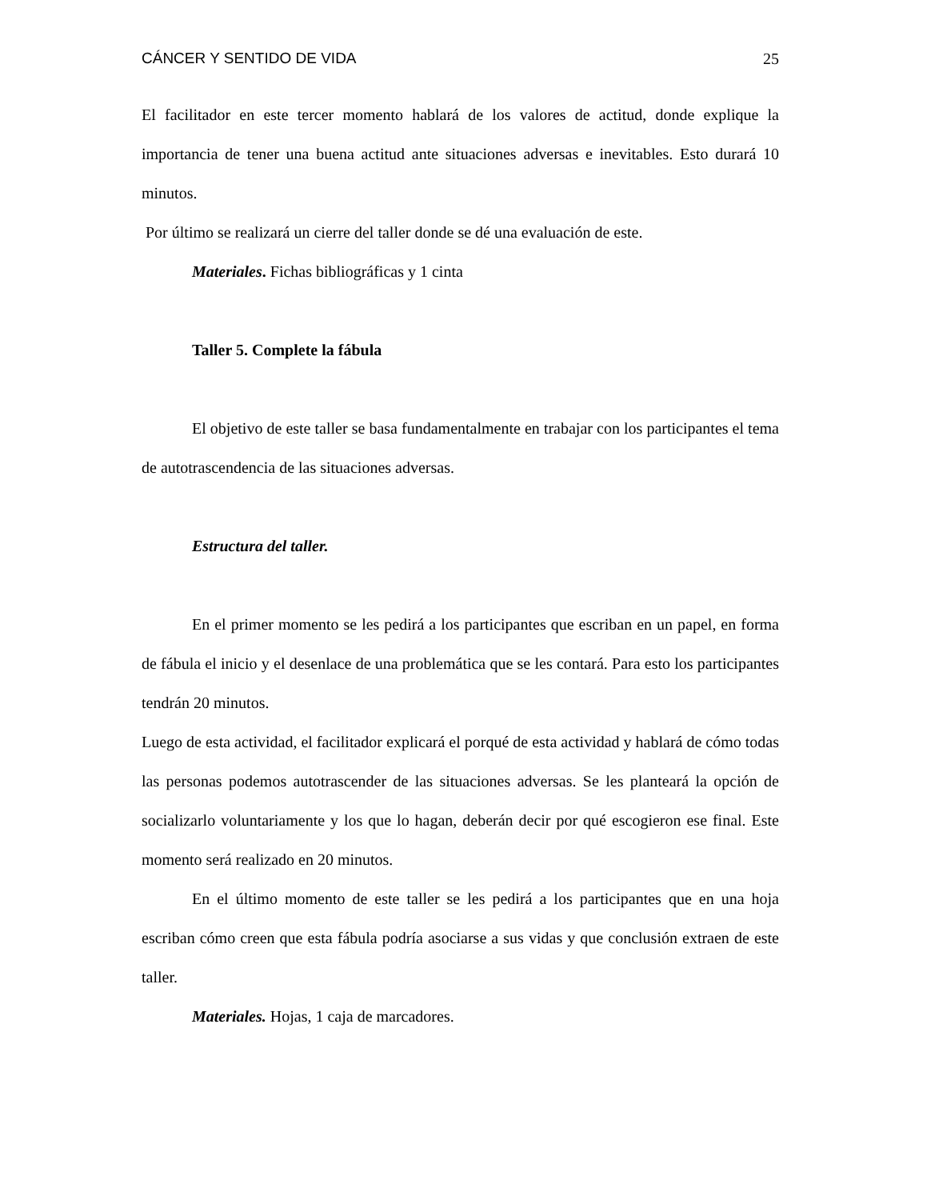CÁNCER Y SENTIDO DE VIDA 25
El facilitador en este tercer momento hablará de los valores de actitud, donde explique la importancia de tener una buena actitud ante situaciones adversas e inevitables. Esto durará 10 minutos.
Por último se realizará un cierre del taller donde se dé una evaluación de este.
Materiales. Fichas bibliográficas y 1 cinta
Taller 5. Complete la fábula
El objetivo de este taller se basa fundamentalmente en trabajar con los participantes el tema de autotrascendencia de las situaciones adversas.
Estructura del taller.
En el primer momento se les pedirá a los participantes que escriban en un papel, en forma de fábula el inicio y el desenlace de una problemática que se les contará. Para esto los participantes tendrán 20 minutos.
Luego de esta actividad, el facilitador explicará el porqué de esta actividad y hablará de cómo todas las personas podemos autotrascender de las situaciones adversas. Se les planteará la opción de socializarlo voluntariamente y los que lo hagan, deberán decir por qué escogieron ese final. Este momento será realizado en 20 minutos.
En el último momento de este taller se les pedirá a los participantes que en una hoja escriban cómo creen que esta fábula podría asociarse a sus vidas y que conclusión extraen de este taller.
Materiales. Hojas, 1 caja de marcadores.